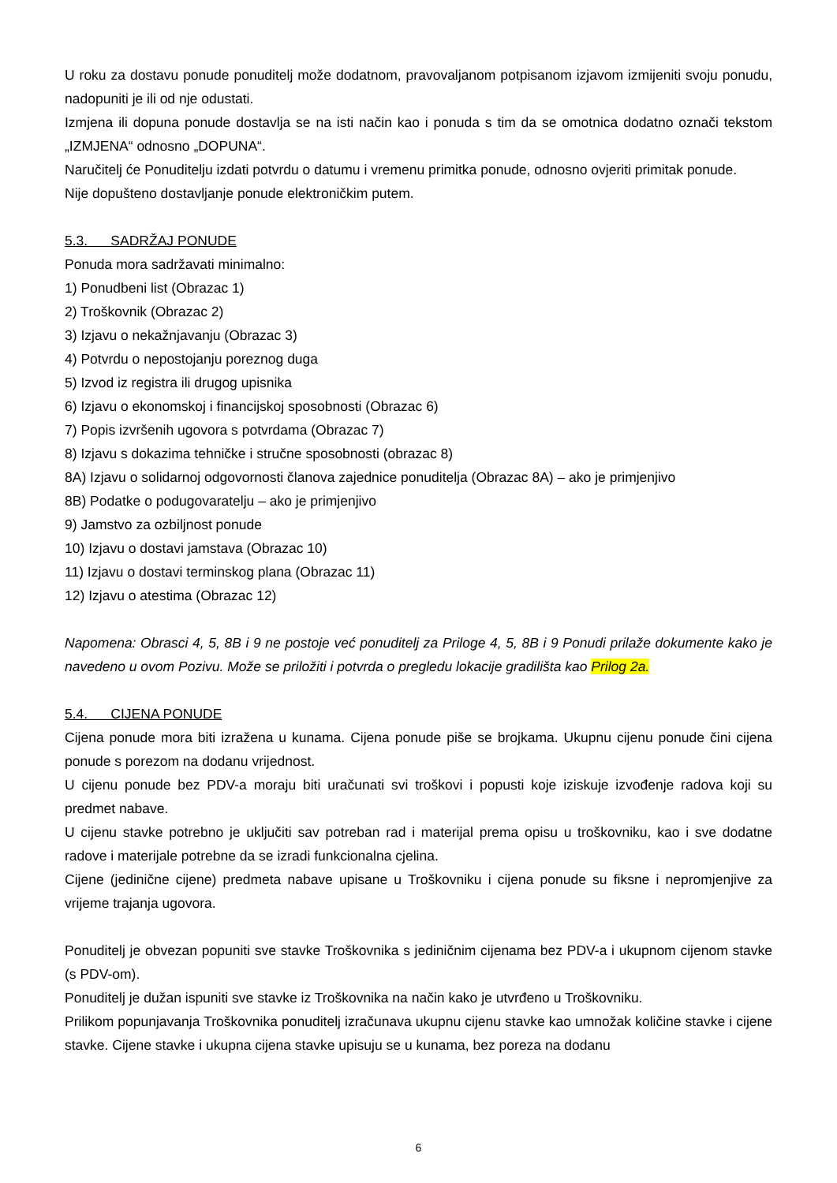U roku za dostavu ponude ponuditelj može dodatnom, pravovaljanom potpisanom izjavom izmijeniti svoju ponudu, nadopuniti je ili od nje odustati.
Izmjena ili dopuna ponude dostavlja se na isti način kao i ponuda s tim da se omotnica dodatno označi tekstom „IZMJENA“ odnosno „DOPUNA“.
Naručitelj će Ponuditelju izdati potvrdu o datumu i vremenu primitka ponude, odnosno ovjeriti primitak ponude.
Nije dopušteno dostavljanje ponude elektroničkim putem.
5.3. SADRŽAJ PONUDE
Ponuda mora sadržavati minimalno:
1) Ponudbeni list (Obrazac 1)
2) Troškovnik (Obrazac 2)
3) Izjavu o nekažnjavanju (Obrazac 3)
4) Potvrdu o nepostojanju poreznog duga
5) Izvod iz registra ili drugog upisnika
6) Izjavu o ekonomskoj i financijskoj sposobnosti (Obrazac 6)
7) Popis izvršenih ugovora s potvrdama (Obrazac 7)
8) Izjavu s dokazima tehničke i stručne sposobnosti (obrazac 8)
8A) Izjavu o solidarnoj odgovornosti članova zajednice ponuditelja (Obrazac 8A) – ako je primjenjivo
8B) Podatke o podugovaratelju – ako je primjenjivo
9) Jamstvo za ozbiljnost ponude
10) Izjavu o dostavi jamstava (Obrazac 10)
11) Izjavu o dostavi terminskog plana (Obrazac 11)
12) Izjavu o atestima (Obrazac 12)
Napomena: Obrasci 4, 5, 8B i 9 ne postoje već ponuditelj za Priloge 4, 5, 8B i 9 Ponudi prilaže dokumente kako je navedeno u ovom Pozivu. Može se priložiti i potvrda o pregledu lokacije gradilišta kao Prilog 2a.
5.4. CIJENA PONUDE
Cijena ponude mora biti izražena u kunama. Cijena ponude piše se brojkama. Ukupnu cijenu ponude čini cijena ponude s porezom na dodanu vrijednost.
U cijenu ponude bez PDV-a moraju biti uračunati svi troškovi i popusti koje iziskuje izvođenje radova koji su predmet nabave.
U cijenu stavke potrebno je uključiti sav potreban rad i materijal prema opisu u troškovniku, kao i sve dodatne radove i materijale potrebne da se izradi funkcionalna cjelina.
Cijene (jedinične cijene) predmeta nabave upisane u Troškovniku i cijena ponude su fiksne i nepromjenjive za vrijeme trajanja ugovora.
Ponuditelj je obvezan popuniti sve stavke Troškovnika s jediničnim cijenama bez PDV-a i ukupnom cijenom stavke (s PDV-om).
Ponuditelj je dužan ispuniti sve stavke iz Troškovnika na način kako je utvrđeno u Troškovniku.
Prilikom popunjavanja Troškovnika ponuditelj izračunava ukupnu cijenu stavke kao umnožak količine stavke i cijene stavke. Cijene stavke i ukupna cijena stavke upisuju se u kunama, bez poreza na dodanu
6